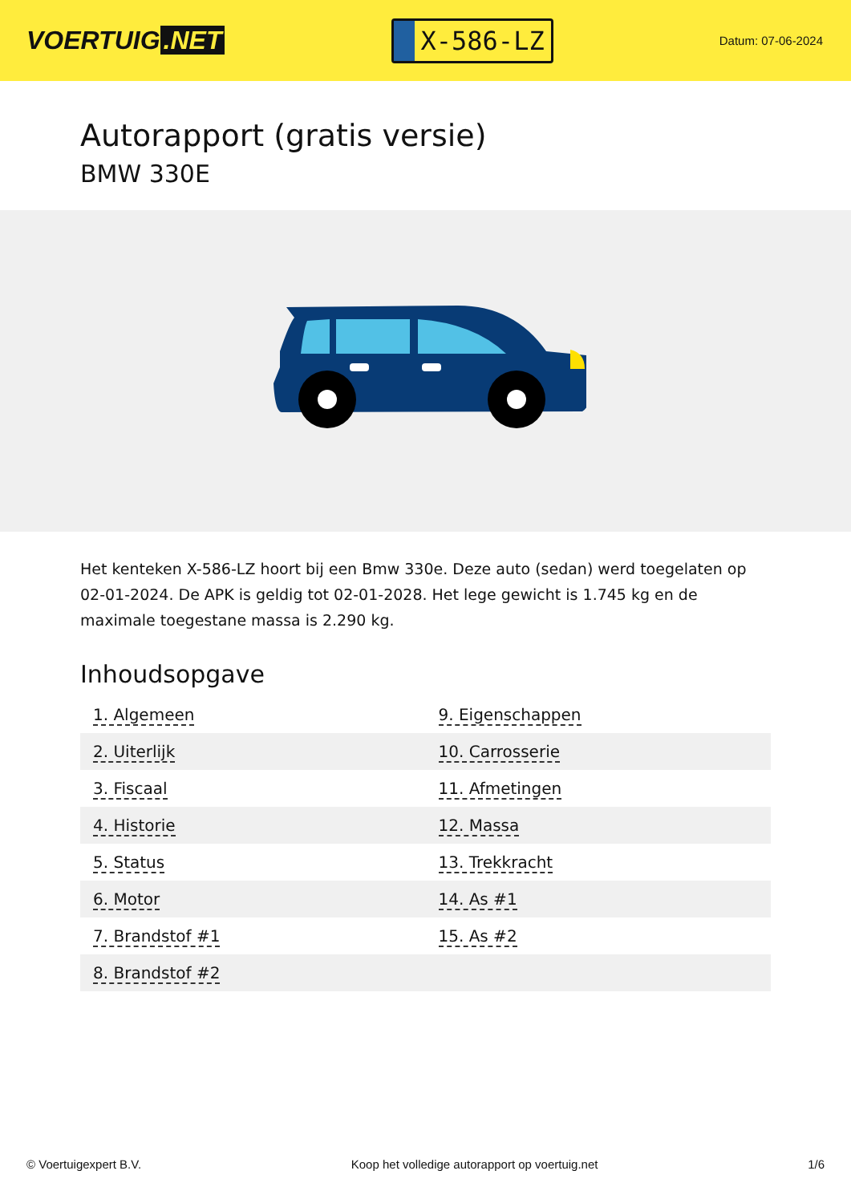VOERTUIG.NET
X-586-LZ
Datum: 07-06-2024
Autorapport (gratis versie)
BMW 330E
Het kenteken X-586-LZ hoort bij een Bmw 330e. Deze auto (sedan) werd toegelaten op 02-01-2024. De APK is geldig tot 02-01-2028. Het lege gewicht is 1.745 kg en de maximale toegestane massa is 2.290 kg.
Inhoudsopgave
| 1. Algemeen | 9. Eigenschappen |
| 2. Uiterlijk | 10. Carrosserie |
| 3. Fiscaal | 11. Afmetingen |
| 4. Historie | 12. Massa |
| 5. Status | 13. Trekkracht |
| 6. Motor | 14. As #1 |
| 7. Brandstof #1 | 15. As #2 |
| 8. Brandstof #2 | |
© Voertuigexpert B.V. Koop het volledige autorapport op voertuig.net
1/6